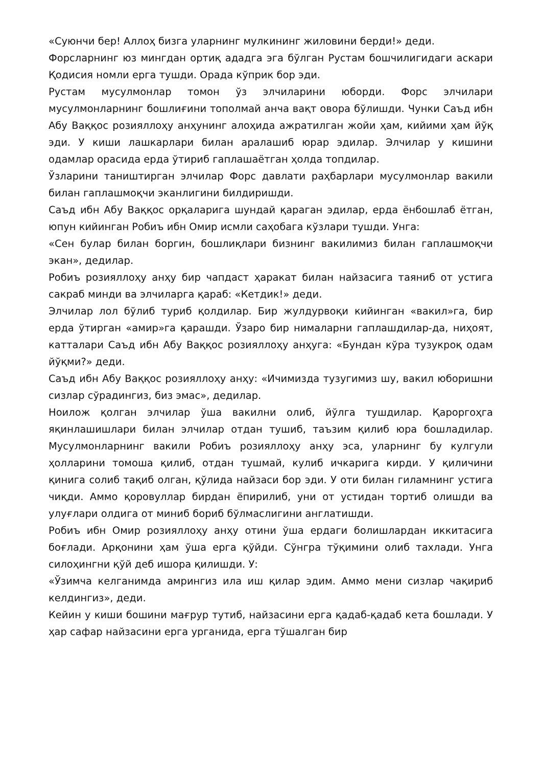«Суюнчи бер! Аллоҳ бизга уларнинг мулкининг жиловини берди!» деди.
Форсларнинг юз мингдан ортиқ ададга эга бўлган Рустам бошчилигидаги аскари Қодисия номли ерга тушди. Орада кўприк бор эди.
Рустам мусулмонлар томон ўз элчиларини юборди. Форс элчилари мусулмонларнинг бошлиғини тополмай анча вақт овора бўлишди. Чунки Саъд ибн Абу Ваққос розияллоҳу анҳунинг алоҳида ажратилган жойи ҳам, кийими ҳам йўқ эди. У киши лашкарлари билан аралашиб юрар эдилар. Элчилар у кишини одамлар орасида ерда ўтириб гаплашаётган ҳолда топдилар.
Ўзларини таништирган элчилар Форс давлати раҳбарлари мусулмонлар вакили билан гаплашмоқчи эканлигини билдиришди.
Саъд ибн Абу Ваққос орқаларига шундай қараган эдилар, ерда ёнбошлаб ётган, юпун кийинган Робиъ ибн Омир исмли саҳобага кўзлари тушди. Унга:
«Сен булар билан боргин, бошлиқлари бизнинг вакилимиз билан гаплашмоқчи экан», дедилар.
Робиъ розияллоҳу анҳу бир чапдаст ҳаракат билан найзасига таяниб от устига сакраб минди ва элчиларга қараб: «Кетдик!» деди.
Элчилар лол бўлиб туриб қолдилар. Бир жулдурвоқи кийинган «вакил»га, бир ерда ўтирган «амир»га қарашди. Ўзаро бир нималарни гаплашдилар-да, ниҳоят, катталари Саъд ибн Абу Ваққос розияллоҳу анҳуга: «Бундан кўра тузукроқ одам йўқми?» деди.
Саъд ибн Абу Ваққос розияллоҳу анҳу: «Ичимизда тузугимиз шу, вакил юборишни сизлар сўрадингиз, биз эмас», дедилар.
Ноилож қолган элчилар ўша вакилни олиб, йўлга тушдилар. Қароргоҳга яқинлашишлари билан элчилар отдан тушиб, таъзим қилиб юра бошладилар. Мусулмонларнинг вакили Робиъ розияллоҳу анҳу эса, уларнинг бу кулгули ҳолларини томоша қилиб, отдан тушмай, кулиб ичкарига кирди. У қиличини қинига солиб тақиб олган, қўлида найзаси бор эди. У оти билан гиламнинг устига чиқди. Аммо қоровуллар бирдан ёпирилиб, уни от устидан тортиб олишди ва улуғлари олдига от миниб бориб бўлмаслигини англатишди.
Робиъ ибн Омир розияллоҳу анҳу отини ўша ердаги болишлардан иккитасига боғлади. Арқонини ҳам ўша ерга қўйди. Сўнгра тўқимини олиб тахлади. Унга силоҳингни қўй деб ишора қилишди. У:
«Ўзимча келганимда амрингиз ила иш қилар эдим. Аммо мени сизлар чақириб келдингиз», деди.
Кейин у киши бошини мағрур тутиб, найзасини ерга қадаб-қадаб кета бошлади. У ҳар сафар найзасини ерга урганида, ерга тўшалган бир